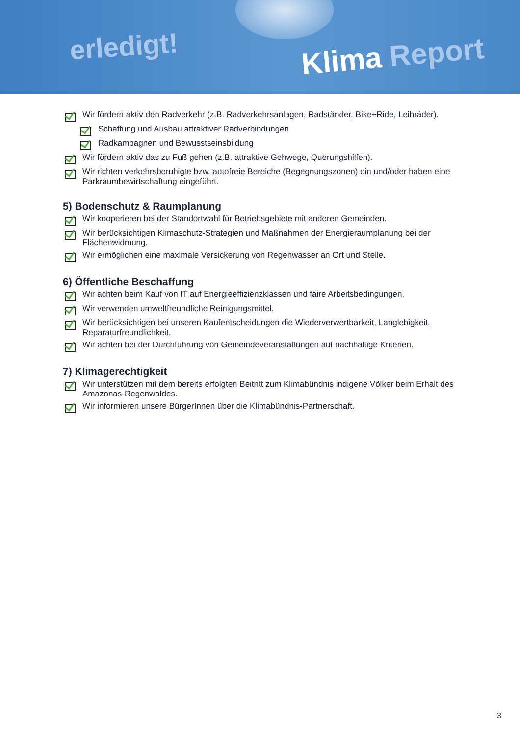erledigt! Klima Report
Wir fördern aktiv den Radverkehr (z.B. Radverkehrsanlagen, Radständer, Bike+Ride, Leihräder).
Schaffung und Ausbau attraktiver Radverbindungen
Radkampagnen und Bewusstseinsbildung
Wir fördern aktiv das zu Fuß gehen (z.B. attraktive Gehwege, Querungshilfen).
Wir richten verkehrsberuhigte bzw. autofreie Bereiche (Begegnungszonen) ein und/oder haben eine Parkraumbewirtschaftung eingeführt.
5) Bodenschutz & Raumplanung
Wir kooperieren bei der Standortwahl für Betriebsgebiete mit anderen Gemeinden.
Wir berücksichtigen Klimaschutz-Strategien und Maßnahmen der Energieraumplanung bei der Flächenwidmung.
Wir ermöglichen eine maximale Versickerung von Regenwasser an Ort und Stelle.
6) Öffentliche Beschaffung
Wir achten beim Kauf von IT auf Energieeffizienzklassen und faire Arbeitsbedingungen.
Wir verwenden umweltfreundliche Reinigungsmittel.
Wir berücksichtigen bei unseren Kaufentscheidungen die Wiederverwertbarkeit, Langlebigkeit, Reparaturfreundlichkeit.
Wir achten bei der Durchführung von Gemeindeveranstaltungen auf nachhaltige Kriterien.
7) Klimagerechtigkeit
Wir unterstützen mit dem bereits erfolgten Beitritt zum Klimabündnis indigene Völker beim Erhalt des Amazonas-Regenwaldes.
Wir informieren unsere BürgerInnen über die Klimabündnis-Partnerschaft.
3